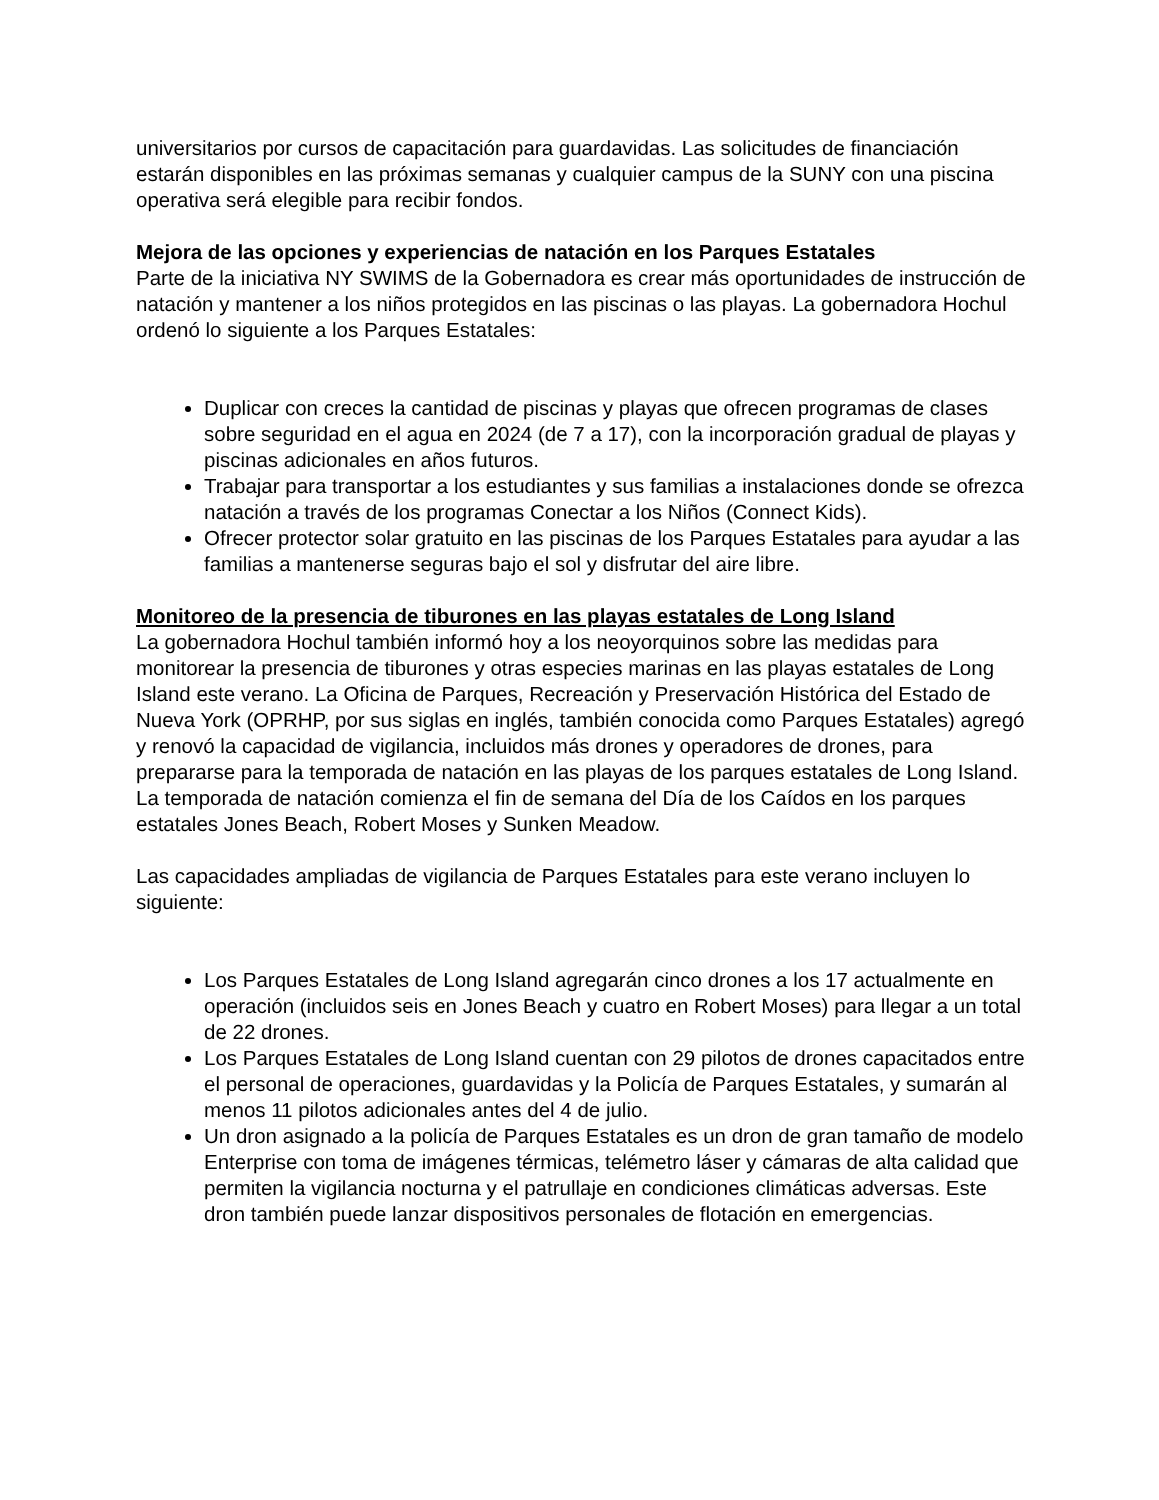universitarios por cursos de capacitación para guardavidas. Las solicitudes de financiación estarán disponibles en las próximas semanas y cualquier campus de la SUNY con una piscina operativa será elegible para recibir fondos.
Mejora de las opciones y experiencias de natación en los Parques Estatales
Parte de la iniciativa NY SWIMS de la Gobernadora es crear más oportunidades de instrucción de natación y mantener a los niños protegidos en las piscinas o las playas. La gobernadora Hochul ordenó lo siguiente a los Parques Estatales:
Duplicar con creces la cantidad de piscinas y playas que ofrecen programas de clases sobre seguridad en el agua en 2024 (de 7 a 17), con la incorporación gradual de playas y piscinas adicionales en años futuros.
Trabajar para transportar a los estudiantes y sus familias a instalaciones donde se ofrezca natación a través de los programas Conectar a los Niños (Connect Kids).
Ofrecer protector solar gratuito en las piscinas de los Parques Estatales para ayudar a las familias a mantenerse seguras bajo el sol y disfrutar del aire libre.
Monitoreo de la presencia de tiburones en las playas estatales de Long Island
La gobernadora Hochul también informó hoy a los neoyorquinos sobre las medidas para monitorear la presencia de tiburones y otras especies marinas en las playas estatales de Long Island este verano. La Oficina de Parques, Recreación y Preservación Histórica del Estado de Nueva York (OPRHP, por sus siglas en inglés, también conocida como Parques Estatales) agregó y renovó la capacidad de vigilancia, incluidos más drones y operadores de drones, para prepararse para la temporada de natación en las playas de los parques estatales de Long Island. La temporada de natación comienza el fin de semana del Día de los Caídos en los parques estatales Jones Beach, Robert Moses y Sunken Meadow.
Las capacidades ampliadas de vigilancia de Parques Estatales para este verano incluyen lo siguiente:
Los Parques Estatales de Long Island agregarán cinco drones a los 17 actualmente en operación (incluidos seis en Jones Beach y cuatro en Robert Moses) para llegar a un total de 22 drones.
Los Parques Estatales de Long Island cuentan con 29 pilotos de drones capacitados entre el personal de operaciones, guardavidas y la Policía de Parques Estatales, y sumarán al menos 11 pilotos adicionales antes del 4 de julio.
Un dron asignado a la policía de Parques Estatales es un dron de gran tamaño de modelo Enterprise con toma de imágenes térmicas, telémetro láser y cámaras de alta calidad que permiten la vigilancia nocturna y el patrullaje en condiciones climáticas adversas. Este dron también puede lanzar dispositivos personales de flotación en emergencias.